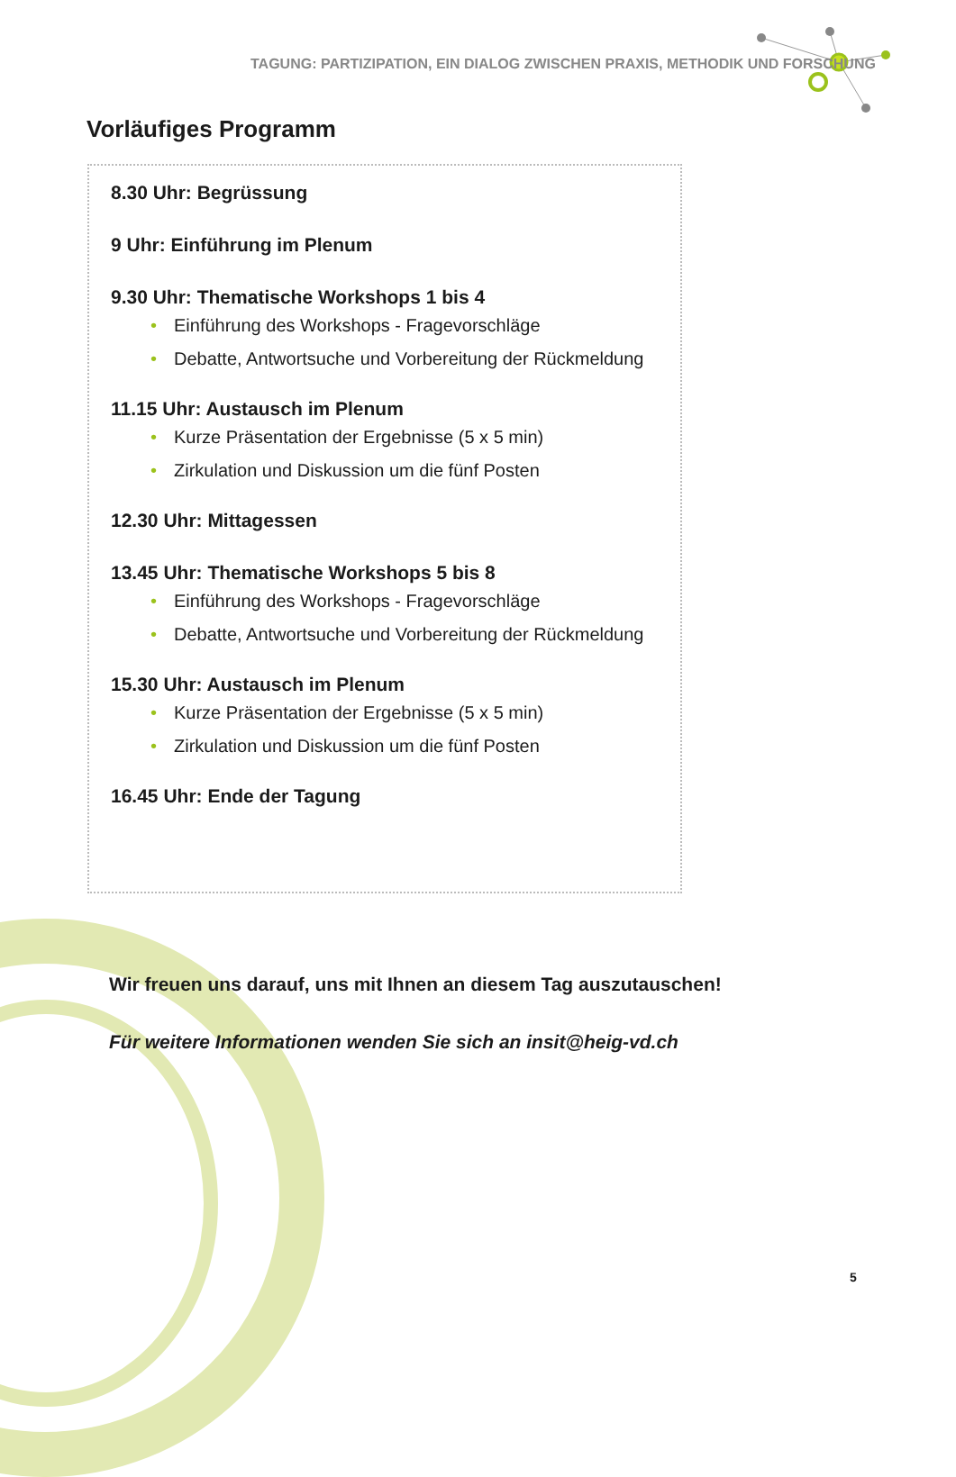TAGUNG: PARTIZIPATION, EIN DIALOG ZWISCHEN PRAXIS, METHODIK UND FORSCHUNG
Vorläufiges Programm
8.30 Uhr: Begrüssung
9 Uhr: Einführung im Plenum
9.30 Uhr: Thematische Workshops 1 bis 4
• Einführung des Workshops - Fragevorschläge
• Debatte, Antwortsuche und Vorbereitung der Rückmeldung
11.15 Uhr: Austausch im Plenum
• Kurze Präsentation der Ergebnisse (5 x 5 min)
• Zirkulation und Diskussion um die fünf Posten
12.30 Uhr: Mittagessen
13.45 Uhr: Thematische Workshops 5 bis 8
• Einführung des Workshops - Fragevorschläge
• Debatte, Antwortsuche und Vorbereitung der Rückmeldung
15.30 Uhr: Austausch im Plenum
• Kurze Präsentation der Ergebnisse (5 x 5 min)
• Zirkulation und Diskussion um die fünf Posten
16.45 Uhr: Ende der Tagung
Wir freuen uns darauf, uns mit Ihnen an diesem Tag auszutauschen!
Für weitere Informationen wenden Sie sich an insit@heig-vd.ch
5